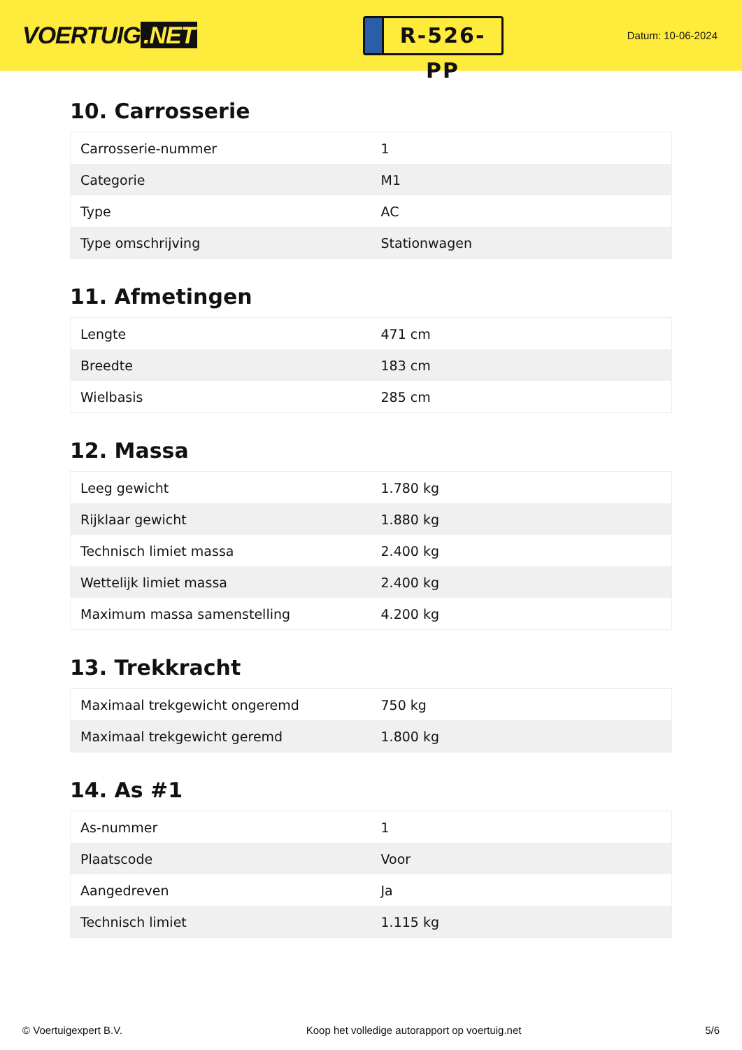VOERTUIG.NET
R-526-PP
Datum: 10-06-2024
10. Carrosserie
| Carrosserie-nummer | 1 |
| Categorie | M1 |
| Type | AC |
| Type omschrijving | Stationwagen |
11. Afmetingen
| Lengte | 471 cm |
| Breedte | 183 cm |
| Wielbasis | 285 cm |
12. Massa
| Leeg gewicht | 1.780 kg |
| Rijklaar gewicht | 1.880 kg |
| Technisch limiet massa | 2.400 kg |
| Wettelijk limiet massa | 2.400 kg |
| Maximum massa samenstelling | 4.200 kg |
13. Trekkracht
| Maximaal trekgewicht ongeremd | 750 kg |
| Maximaal trekgewicht geremd | 1.800 kg |
14. As #1
| As-nummer | 1 |
| Plaatscode | Voor |
| Aangedreven | Ja |
| Technisch limiet | 1.115 kg |
© Voertuigexpert B.V. Koop het volledige autorapport op voertuig.net 5/6